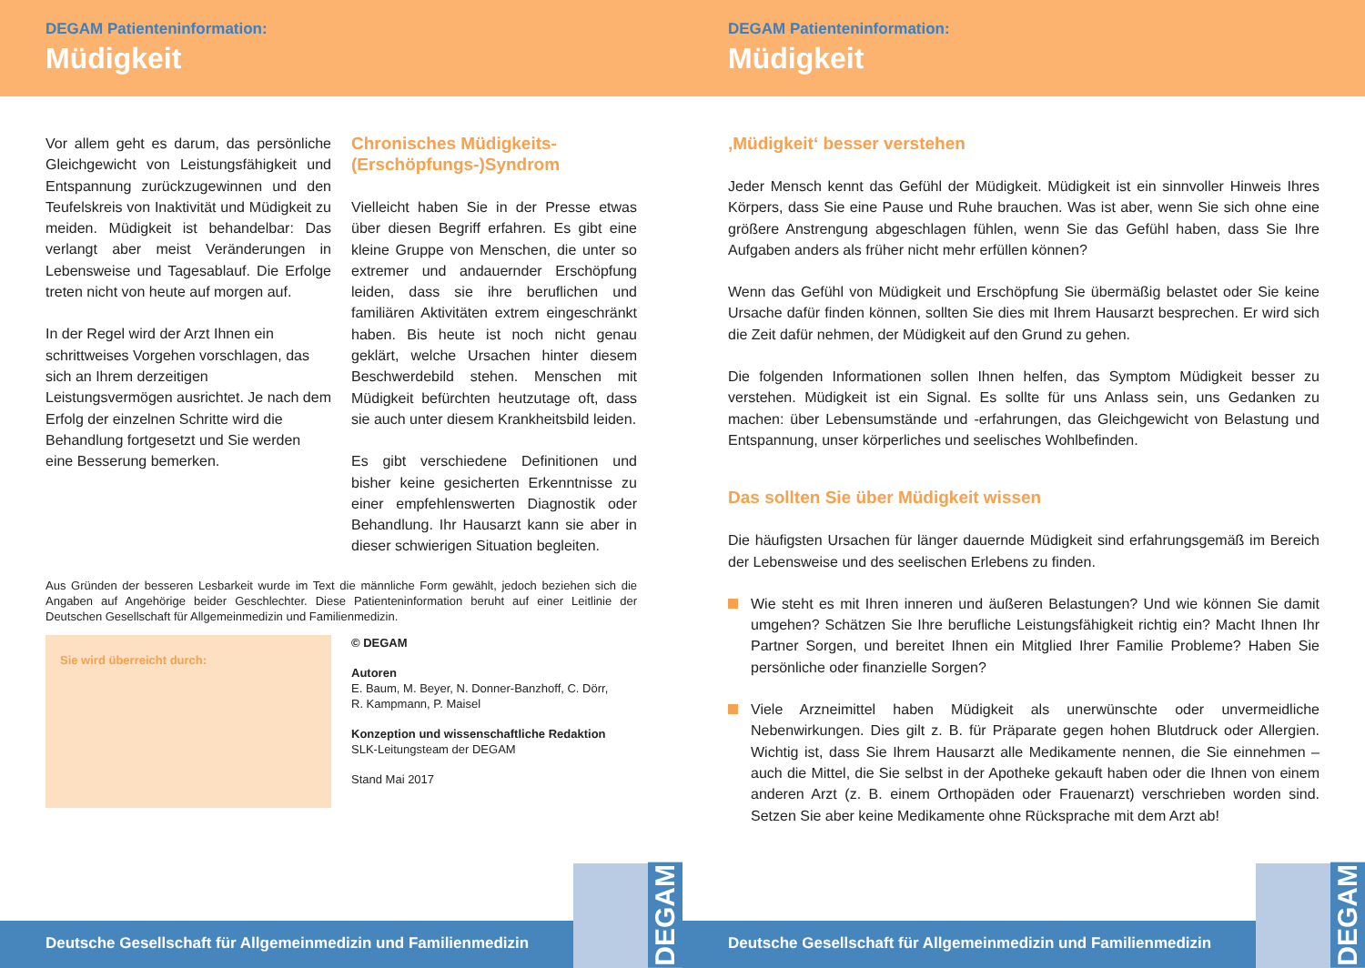DEGAM Patienteninformation:
Müdigkeit
Vor allem geht es darum, das persönliche Gleichgewicht von Leistungsfähigkeit und Entspannung zurückzugewinnen und den Teufelskreis von Inaktivität und Müdigkeit zu meiden. Müdigkeit ist behandelbar: Das verlangt aber meist Veränderungen in Lebensweise und Tagesablauf. Die Erfolge treten nicht von heute auf morgen auf.
In der Regel wird der Arzt Ihnen ein schrittweises Vorgehen vorschlagen, das sich an Ihrem derzeitigen Leistungsvermögen ausrichtet. Je nach dem Erfolg der einzelnen Schritte wird die Behandlung fortgesetzt und Sie werden eine Besserung bemerken.
Chronisches Müdigkeits-
(Erschöpfungs-)Syndrom
Vielleicht haben Sie in der Presse etwas über diesen Begriff erfahren. Es gibt eine kleine Gruppe von Menschen, die unter so extremer und andauernder Erschöpfung leiden, dass sie ihre beruflichen und familiären Aktivitäten extrem eingeschränkt haben. Bis heute ist noch nicht genau geklärt, welche Ursachen hinter diesem Beschwerdebild stehen. Menschen mit Müdigkeit befürchten heutzutage oft, dass sie auch unter diesem Krankheitsbild leiden.
Es gibt verschiedene Definitionen und bisher keine gesicherten Erkenntnisse zu einer empfehlenswerten Diagnostik oder Behandlung. Ihr Hausarzt kann sie aber in dieser schwierigen Situation begleiten.
Aus Gründen der besseren Lesbarkeit wurde im Text die männliche Form gewählt, jedoch beziehen sich die Angaben auf Angehörige beider Geschlechter. Diese Patienteninformation beruht auf einer Leitlinie der Deutschen Gesellschaft für Allgemeinmedizin und Familienmedizin.
Sie wird überreicht durch:
© DEGAM
Autoren
E. Baum, M. Beyer, N. Donner-Banzhoff, C. Dörr,
R. Kampmann, P. Maisel
Konzeption und wissenschaftliche Redaktion
SLK-Leitungsteam der DEGAM
Stand Mai 2017
Deutsche Gesellschaft für Allgemeinmedizin und Familienmedizin
DEGAM
DEGAM Patienteninformation:
Müdigkeit
‚Müdigkeit‘ besser verstehen
Jeder Mensch kennt das Gefühl der Müdigkeit. Müdigkeit ist ein sinnvoller Hinweis Ihres Körpers, dass Sie eine Pause und Ruhe brauchen. Was ist aber, wenn Sie sich ohne eine größere Anstrengung abgeschlagen fühlen, wenn Sie das Gefühl haben, dass Sie Ihre Aufgaben anders als früher nicht mehr erfüllen können?
Wenn das Gefühl von Müdigkeit und Erschöpfung Sie übermäßig belastet oder Sie keine Ursache dafür finden können, sollten Sie dies mit Ihrem Hausarzt besprechen. Er wird sich die Zeit dafür nehmen, der Müdigkeit auf den Grund zu gehen.
Die folgenden Informationen sollen Ihnen helfen, das Symptom Müdigkeit besser zu verstehen. Müdigkeit ist ein Signal. Es sollte für uns Anlass sein, uns Gedanken zu machen: über Lebensumstände und -erfahrungen, das Gleichgewicht von Belastung und Entspannung, unser körperliches und seelisches Wohlbefinden.
Das sollten Sie über Müdigkeit wissen
Die häufigsten Ursachen für länger dauernde Müdigkeit sind erfahrungsgemäß im Bereich der Lebensweise und des seelischen Erlebens zu finden.
Wie steht es mit Ihren inneren und äußeren Belastungen? Und wie können Sie damit umgehen? Schätzen Sie Ihre berufliche Leistungsfähigkeit richtig ein? Macht Ihnen Ihr Partner Sorgen, und bereitet Ihnen ein Mitglied Ihrer Familie Probleme? Haben Sie persönliche oder finanzielle Sorgen?
Viele Arzneimittel haben Müdigkeit als unerwünschte oder unvermeidliche Nebenwirkungen. Dies gilt z. B. für Präparate gegen hohen Blutdruck oder Allergien. Wichtig ist, dass Sie Ihrem Hausarzt alle Medikamente nennen, die Sie einnehmen – auch die Mittel, die Sie selbst in der Apotheke gekauft haben oder die Ihnen von einem anderen Arzt (z. B. einem Orthopäden oder Frauenarzt) verschrieben worden sind. Setzen Sie aber keine Medikamente ohne Rücksprache mit dem Arzt ab!
Deutsche Gesellschaft für Allgemeinmedizin und Familienmedizin
DEGAM